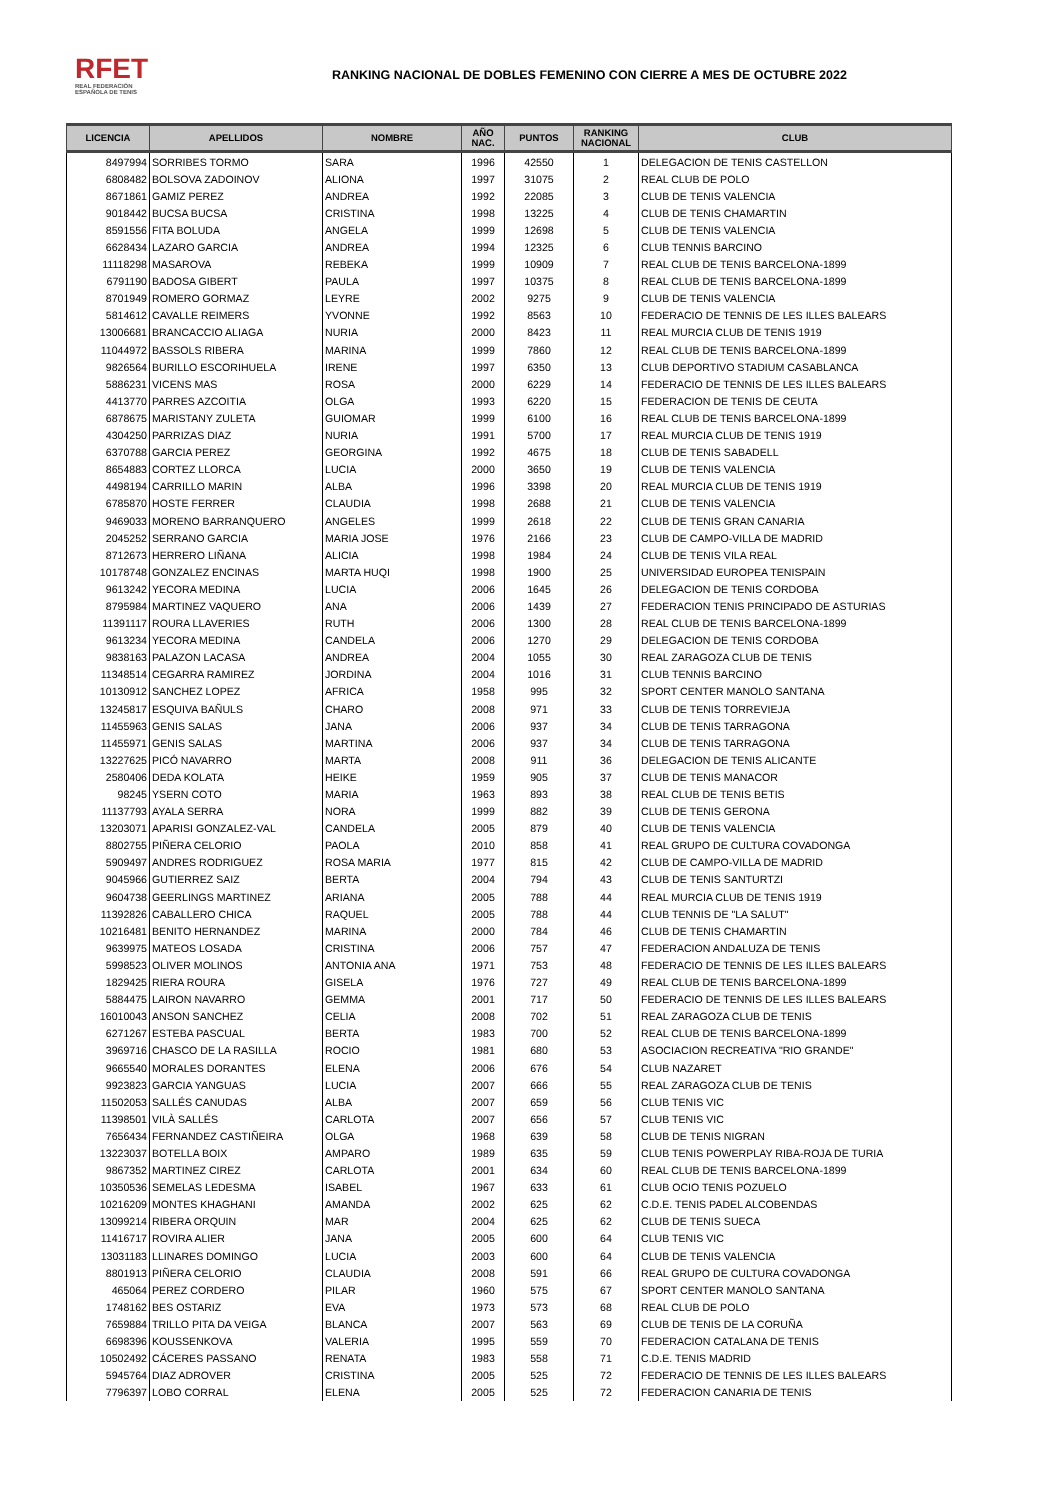RFET
REAL FEDERACIÓN
ESPAÑOLA DE TENIS
RANKING NACIONAL DE DOBLES FEMENINO CON CIERRE A MES DE OCTUBRE 2022
| LICENCIA | APELLIDOS | NOMBRE | AÑO NAC. | PUNTOS | RANKING NACIONAL | CLUB |
| --- | --- | --- | --- | --- | --- | --- |
| 8497994 | SORRIBES TORMO | SARA | 1996 | 42550 | 1 | DELEGACION DE TENIS CASTELLON |
| 6808482 | BOLSOVA ZADOINOV | ALIONA | 1997 | 31075 | 2 | REAL CLUB DE POLO |
| 8671861 | GAMIZ PEREZ | ANDREA | 1992 | 22085 | 3 | CLUB DE TENIS VALENCIA |
| 9018442 | BUCSA BUCSA | CRISTINA | 1998 | 13225 | 4 | CLUB DE TENIS CHAMARTIN |
| 8591556 | FITA BOLUDA | ANGELA | 1999 | 12698 | 5 | CLUB DE TENIS VALENCIA |
| 6628434 | LAZARO GARCIA | ANDREA | 1994 | 12325 | 6 | CLUB TENNIS BARCINO |
| 11118298 | MASAROVA | REBEKA | 1999 | 10909 | 7 | REAL CLUB DE TENIS BARCELONA-1899 |
| 6791190 | BADOSA GIBERT | PAULA | 1997 | 10375 | 8 | REAL CLUB DE TENIS BARCELONA-1899 |
| 8701949 | ROMERO GORMAZ | LEYRE | 2002 | 9275 | 9 | CLUB DE TENIS VALENCIA |
| 5814612 | CAVALLE REIMERS | YVONNE | 1992 | 8563 | 10 | FEDERACIO DE TENNIS DE LES ILLES BALEARS |
| 13006681 | BRANCACCIO ALIAGA | NURIA | 2000 | 8423 | 11 | REAL MURCIA CLUB DE TENIS 1919 |
| 11044972 | BASSOLS RIBERA | MARINA | 1999 | 7860 | 12 | REAL CLUB DE TENIS BARCELONA-1899 |
| 9826564 | BURILLO ESCORIHUELA | IRENE | 1997 | 6350 | 13 | CLUB DEPORTIVO STADIUM CASABLANCA |
| 5886231 | VICENS MAS | ROSA | 2000 | 6229 | 14 | FEDERACIO DE TENNIS DE LES ILLES BALEARS |
| 4413770 | PARRES AZCOITIA | OLGA | 1993 | 6220 | 15 | FEDERACION DE TENIS DE CEUTA |
| 6878675 | MARISTANY ZULETA | GUIOMAR | 1999 | 6100 | 16 | REAL CLUB DE TENIS BARCELONA-1899 |
| 4304250 | PARRIZAS DIAZ | NURIA | 1991 | 5700 | 17 | REAL MURCIA CLUB DE TENIS 1919 |
| 6370788 | GARCIA PEREZ | GEORGINA | 1992 | 4675 | 18 | CLUB DE TENIS SABADELL |
| 8654883 | CORTEZ LLORCA | LUCIA | 2000 | 3650 | 19 | CLUB DE TENIS VALENCIA |
| 4498194 | CARRILLO MARIN | ALBA | 1996 | 3398 | 20 | REAL MURCIA CLUB DE TENIS 1919 |
| 6785870 | HOSTE FERRER | CLAUDIA | 1998 | 2688 | 21 | CLUB DE TENIS VALENCIA |
| 9469033 | MORENO BARRANQUERO | ANGELES | 1999 | 2618 | 22 | CLUB DE TENIS GRAN CANARIA |
| 2045252 | SERRANO GARCIA | MARIA JOSE | 1976 | 2166 | 23 | CLUB DE CAMPO-VILLA DE MADRID |
| 8712673 | HERRERO LIÑANA | ALICIA | 1998 | 1984 | 24 | CLUB DE TENIS VILA REAL |
| 10178748 | GONZALEZ ENCINAS | MARTA HUQI | 1998 | 1900 | 25 | UNIVERSIDAD EUROPEA TENISPAIN |
| 9613242 | YECORA MEDINA | LUCIA | 2006 | 1645 | 26 | DELEGACION DE TENIS CORDOBA |
| 8795984 | MARTINEZ VAQUERO | ANA | 2006 | 1439 | 27 | FEDERACION TENIS PRINCIPADO DE ASTURIAS |
| 11391117 | ROURA LLAVERIES | RUTH | 2006 | 1300 | 28 | REAL CLUB DE TENIS BARCELONA-1899 |
| 9613234 | YECORA MEDINA | CANDELA | 2006 | 1270 | 29 | DELEGACION DE TENIS CORDOBA |
| 9838163 | PALAZON LACASA | ANDREA | 2004 | 1055 | 30 | REAL ZARAGOZA CLUB DE TENIS |
| 11348514 | CEGARRA RAMIREZ | JORDINA | 2004 | 1016 | 31 | CLUB TENNIS BARCINO |
| 10130912 | SANCHEZ LOPEZ | AFRICA | 1958 | 995 | 32 | SPORT CENTER MANOLO SANTANA |
| 13245817 | ESQUIVA BAÑULS | CHARO | 2008 | 971 | 33 | CLUB DE TENIS TORREVIEJA |
| 11455963 | GENIS SALAS | JANA | 2006 | 937 | 34 | CLUB DE TENIS TARRAGONA |
| 11455971 | GENIS SALAS | MARTINA | 2006 | 937 | 34 | CLUB DE TENIS TARRAGONA |
| 13227625 | PICÓ NAVARRO | MARTA | 2008 | 911 | 36 | DELEGACION DE TENIS ALICANTE |
| 2580406 | DEDA KOLATA | HEIKE | 1959 | 905 | 37 | CLUB DE TENIS MANACOR |
| 98245 | YSERN COTO | MARIA | 1963 | 893 | 38 | REAL CLUB DE TENIS BETIS |
| 11137793 | AYALA SERRA | NORA | 1999 | 882 | 39 | CLUB DE TENIS GERONA |
| 13203071 | APARISI GONZALEZ-VAL | CANDELA | 2005 | 879 | 40 | CLUB DE TENIS VALENCIA |
| 8802755 | PIÑERA CELORIO | PAOLA | 2010 | 858 | 41 | REAL GRUPO DE CULTURA COVADONGA |
| 5909497 | ANDRES RODRIGUEZ | ROSA MARIA | 1977 | 815 | 42 | CLUB DE CAMPO-VILLA DE MADRID |
| 9045966 | GUTIERREZ SAIZ | BERTA | 2004 | 794 | 43 | CLUB DE TENIS SANTURTZI |
| 9604738 | GEERLINGS MARTINEZ | ARIANA | 2005 | 788 | 44 | REAL MURCIA CLUB DE TENIS 1919 |
| 11392826 | CABALLERO CHICA | RAQUEL | 2005 | 788 | 44 | CLUB TENNIS DE "LA SALUT" |
| 10216481 | BENITO HERNANDEZ | MARINA | 2000 | 784 | 46 | CLUB DE TENIS CHAMARTIN |
| 9639975 | MATEOS LOSADA | CRISTINA | 2006 | 757 | 47 | FEDERACION ANDALUZA DE TENIS |
| 5998523 | OLIVER MOLINOS | ANTONIA ANA | 1971 | 753 | 48 | FEDERACIO DE TENNIS DE LES ILLES BALEARS |
| 1829425 | RIERA ROURA | GISELA | 1976 | 727 | 49 | REAL CLUB DE TENIS BARCELONA-1899 |
| 5884475 | LAIRON NAVARRO | GEMMA | 2001 | 717 | 50 | FEDERACIO DE TENNIS DE LES ILLES BALEARS |
| 16010043 | ANSON SANCHEZ | CELIA | 2008 | 702 | 51 | REAL ZARAGOZA CLUB DE TENIS |
| 6271267 | ESTEBA PASCUAL | BERTA | 1983 | 700 | 52 | REAL CLUB DE TENIS BARCELONA-1899 |
| 3969716 | CHASCO DE LA RASILLA | ROCIO | 1981 | 680 | 53 | ASOCIACION RECREATIVA "RIO GRANDE" |
| 9665540 | MORALES DORANTES | ELENA | 2006 | 676 | 54 | CLUB NAZARET |
| 9923823 | GARCIA YANGUAS | LUCIA | 2007 | 666 | 55 | REAL ZARAGOZA CLUB DE TENIS |
| 11502053 | SALLÉS CANUDAS | ALBA | 2007 | 659 | 56 | CLUB TENIS VIC |
| 11398501 | VILÀ SALLÉS | CARLOTA | 2007 | 656 | 57 | CLUB TENIS VIC |
| 7656434 | FERNANDEZ CASTIÑEIRA | OLGA | 1968 | 639 | 58 | CLUB DE TENIS NIGRAN |
| 13223037 | BOTELLA BOIX | AMPARO | 1989 | 635 | 59 | CLUB TENIS POWERPLAY RIBA-ROJA DE TURIA |
| 9867352 | MARTINEZ CIREZ | CARLOTA | 2001 | 634 | 60 | REAL CLUB DE TENIS BARCELONA-1899 |
| 10350536 | SEMELAS LEDESMA | ISABEL | 1967 | 633 | 61 | CLUB OCIO TENIS POZUELO |
| 10216209 | MONTES KHAGHANI | AMANDA | 2002 | 625 | 62 | C.D.E. TENIS PADEL ALCOBENDAS |
| 13099214 | RIBERA ORQUIN | MAR | 2004 | 625 | 62 | CLUB DE TENIS SUECA |
| 11416717 | ROVIRA ALIER | JANA | 2005 | 600 | 64 | CLUB TENIS VIC |
| 13031183 | LLINARES DOMINGO | LUCIA | 2003 | 600 | 64 | CLUB DE TENIS VALENCIA |
| 8801913 | PIÑERA CELORIO | CLAUDIA | 2008 | 591 | 66 | REAL GRUPO DE CULTURA COVADONGA |
| 465064 | PEREZ CORDERO | PILAR | 1960 | 575 | 67 | SPORT CENTER MANOLO SANTANA |
| 1748162 | BES OSTARIZ | EVA | 1973 | 573 | 68 | REAL CLUB DE POLO |
| 7659884 | TRILLO PITA DA VEIGA | BLANCA | 2007 | 563 | 69 | CLUB DE TENIS DE LA CORUÑA |
| 6698396 | KOUSSENKOVA | VALERIA | 1995 | 559 | 70 | FEDERACION CATALANA DE TENIS |
| 10502492 | CÁCERES PASSANO | RENATA | 1983 | 558 | 71 | C.D.E. TENIS MADRID |
| 5945764 | DIAZ ADROVER | CRISTINA | 2005 | 525 | 72 | FEDERACIO DE TENNIS DE LES ILLES BALEARS |
| 7796397 | LOBO CORRAL | ELENA | 2005 | 525 | 72 | FEDERACION CANARIA DE TENIS |